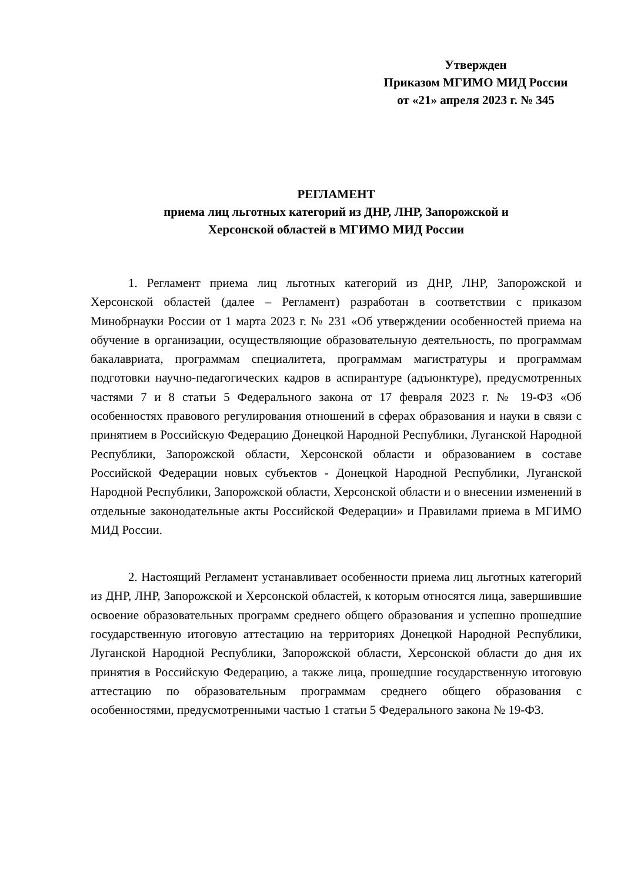Утвержден
Приказом МГИМО МИД России
от «21» апреля 2023 г. № 345
РЕГЛАМЕНТ
приема лиц льготных категорий из ДНР, ЛНР, Запорожской и
Херсонской областей в МГИМО МИД России
1. Регламент приема лиц льготных категорий из ДНР, ЛНР, Запорожской и Херсонской областей (далее – Регламент) разработан в соответствии с приказом Минобрнауки России от 1 марта 2023 г. № 231 «Об утверждении особенностей приема на обучение в организации, осуществляющие образовательную деятельность, по программам бакалавриата, программам специалитета, программам магистратуры и программам подготовки научно-педагогических кадров в аспирантуре (адъюнктуре), предусмотренных частями 7 и 8 статьи 5 Федерального закона от 17 февраля 2023 г. № 19-ФЗ «Об особенностях правового регулирования отношений в сферах образования и науки в связи с принятием в Российскую Федерацию Донецкой Народной Республики, Луганской Народной Республики, Запорожской области, Херсонской области и образованием в составе Российской Федерации новых субъектов - Донецкой Народной Республики, Луганской Народной Республики, Запорожской области, Херсонской области и о внесении изменений в отдельные законодательные акты Российской Федерации» и Правилами приема в МГИМО МИД России.
2. Настоящий Регламент устанавливает особенности приема лиц льготных категорий из ДНР, ЛНР, Запорожской и Херсонской областей, к которым относятся лица, завершившие освоение образовательных программ среднего общего образования и успешно прошедшие государственную итоговую аттестацию на территориях Донецкой Народной Республики, Луганской Народной Республики, Запорожской области, Херсонской области до дня их принятия в Российскую Федерацию, а также лица, прошедшие государственную итоговую аттестацию по образовательным программам среднего общего образования с особенностями, предусмотренными частью 1 статьи 5 Федерального закона № 19-ФЗ.